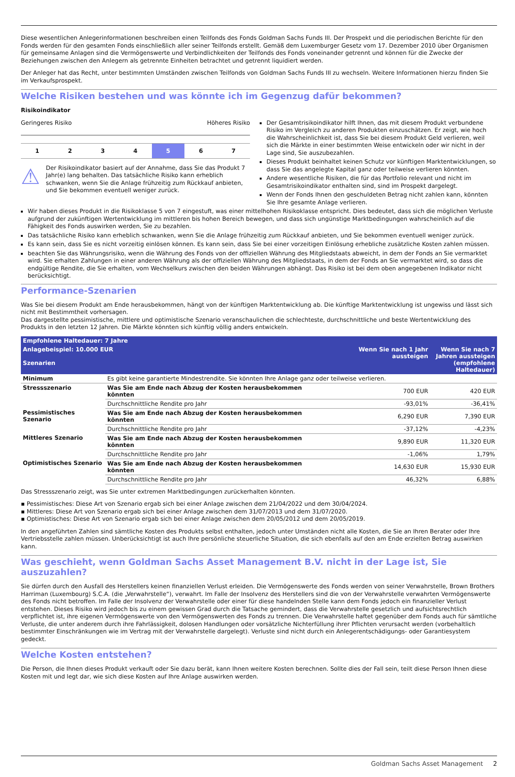Diese wesentlichen Anlegerinformationen beschreiben einen Teilfonds des Fonds Goldman Sachs Funds III. Der Prospekt und die periodischen Berichte für den Fonds werden für den gesamten Fonds einschließlich aller seiner Teilfonds erstellt. Gemäß dem Luxemburger Gesetz vom 17. Dezember 2010 über Organismen für gemeinsame Anlagen sind die Vermögenswerte und Verbindlichkeiten der Teilfonds des Fonds voneinander getrennt und können für die Zwecke der Beziehungen zwischen den Anlegern als getrennte Einheiten betrachtet und getrennt liquidiert werden.
Der Anleger hat das Recht, unter bestimmten Umständen zwischen Teilfonds von Goldman Sachs Funds III zu wechseln. Weitere Informationen hierzu finden Sie im Verkaufsprospekt.
Welche Risiken bestehen und was könnte ich im Gegenzug dafür bekommen?
Risikoindikator
Geringeres Risiko Höheres Risiko
1 2 3 4 5 6 7
⚠
Der Risikoindikator basiert auf der Annahme, dass Sie das Produkt 7 Jahr(e) lang behalten. Das tatsächliche Risiko kann erheblich schwanken, wenn Sie die Anlage frühzeitig zum Rückkauf anbieten, und Sie bekommen eventuell weniger zurück.
Der Gesamtrisikoindikator hilft Ihnen, das mit diesem Produkt verbundene Risiko im Vergleich zu anderen Produkten einzuschätzen. Er zeigt, wie hoch die Wahrscheinlichkeit ist, dass Sie bei diesem Produkt Geld verlieren, weil sich die Märkte in einer bestimmten Weise entwickeln oder wir nicht in der Lage sind, Sie auszubezahlen.
Dieses Produkt beinhaltet keinen Schutz vor künftigen Marktentwicklungen, so dass Sie das angelegte Kapital ganz oder teilweise verlieren könnten.
Andere wesentliche Risiken, die für das Portfolio relevant und nicht im Gesamtrisikoindikator enthalten sind, sind im Prospekt dargelegt.
Wenn der Fonds Ihnen den geschuldeten Betrag nicht zahlen kann, könnten Sie Ihre gesamte Anlage verlieren.
Wir haben dieses Produkt in die Risikoklasse 5 von 7 eingestuft, was einer mittelhohen Risikoklasse entspricht. Dies bedeutet, dass sich die möglichen Verluste aufgrund der zukünftigen Wertentwicklung im mittleren bis hohen Bereich bewegen, und dass sich ungünstige Marktbedingungen wahrscheinlich auf die Fähigkeit des Fonds auswirken werden, Sie zu bezahlen.
Das tatsächliche Risiko kann erheblich schwanken, wenn Sie die Anlage frühzeitig zum Rückkauf anbieten, und Sie bekommen eventuell weniger zurück.
Es kann sein, dass Sie es nicht vorzeitig einlösen können. Es kann sein, dass Sie bei einer vorzeitigen Einlösung erhebliche zusätzliche Kosten zahlen müssen.
beachten Sie das Währungsrisiko, wenn die Währung des Fonds von der offiziellen Währung des Mitgliedstaats abweicht, in dem der Fonds an Sie vermarktet wird. Sie erhalten Zahlungen in einer anderen Währung als der offiziellen Währung des Mitgliedstaats, in dem der Fonds an Sie vermarktet wird, so dass die endgültige Rendite, die Sie erhalten, vom Wechselkurs zwischen den beiden Währungen abhängt. Das Risiko ist bei dem oben angegebenen Indikator nicht berücksichtigt.
Performance-Szenarien
Was Sie bei diesem Produkt am Ende herausbekommen, hängt von der künftigen Marktentwicklung ab. Die künftige Marktentwicklung ist ungewiss und lässt sich nicht mit Bestimmtheit vorhersagen.
Das dargestellte pessimistische, mittlere und optimistische Szenario veranschaulichen die schlechteste, durchschnittliche und beste Wertentwicklung des Produkts in den letzten 12 Jahren. Die Märkte könnten sich künftig völlig anders entwickeln.
| Empfohlene Haltedauer: 7 Jahre | | | |
| --- | --- | --- | --- |
| Anlagebeispiel: 10.000 EUR Szenarien | | Wenn Sie nach 1 Jahr aussteigen | Wenn Sie nach 7 Jahren aussteigen (empfohlene Haltedauer) |
| Minimum | Es gibt keine garantierte Mindestrendite. Sie könnten Ihre Anlage ganz oder teilweise verlieren. | | |
| Stressszenario | Was Sie am Ende nach Abzug der Kosten herausbekommen könnten | 700 EUR | 420 EUR |
| | Durchschnittliche Rendite pro Jahr | -93,01% | -36,41% |
| Pessimistisches Szenario | Was Sie am Ende nach Abzug der Kosten herausbekommen könnten | 6,290 EUR | 7,390 EUR |
| | Durchschnittliche Rendite pro Jahr | -37,12% | -4,23% |
| Mittleres Szenario | Was Sie am Ende nach Abzug der Kosten herausbekommen könnten | 9,890 EUR | 11,320 EUR |
| | Durchschnittliche Rendite pro Jahr | -1,06% | 1,79% |
| Optimistisches Szenario | Was Sie am Ende nach Abzug der Kosten herausbekommen könnten | 14,630 EUR | 15,930 EUR |
| | Durchschnittliche Rendite pro Jahr | 46,32% | 6,88% |
Das Stressszenario zeigt, was Sie unter extremen Marktbedingungen zurückerhalten könnten.
▪ Pessimistisches: Diese Art von Szenario ergab sich bei einer Anlage zwischen dem 21/04/2022 und dem 30/04/2024.
▪ Mittleres: Diese Art von Szenario ergab sich bei einer Anlage zwischen dem 31/07/2013 und dem 31/07/2020.
▪ Optimistisches: Diese Art von Szenario ergab sich bei einer Anlage zwischen dem 20/05/2012 und dem 20/05/2019.
In den angeführten Zahlen sind sämtliche Kosten des Produkts selbst enthalten, jedoch unter Umständen nicht alle Kosten, die Sie an Ihren Berater oder Ihre Vertriebsstelle zahlen müssen. Unberücksichtigt ist auch Ihre persönliche steuerliche Situation, die sich ebenfalls auf den am Ende erzielten Betrag auswirken kann.
Was geschieht, wenn Goldman Sachs Asset Management B.V. nicht in der Lage ist, Sie auszuzahlen?
Sie dürfen durch den Ausfall des Herstellers keinen finanziellen Verlust erleiden. Die Vermögenswerte des Fonds werden von seiner Verwahrstelle, Brown Brothers Harriman (Luxembourg) S.C.A. (die „Verwahrstelle“), verwahrt. Im Falle der Insolvenz des Herstellers sind die von der Verwahrstelle verwahrten Vermögenswerte des Fonds nicht betroffen. Im Falle der Insolvenz der Verwahrstelle oder einer für diese handelnden Stelle kann dem Fonds jedoch ein finanzieller Verlust entstehen. Dieses Risiko wird jedoch bis zu einem gewissen Grad durch die Tatsache gemindert, dass die Verwahrstelle gesetzlich und aufsichtsrechtlich verpflichtet ist, ihre eigenen Vermögenswerte von den Vermögenswerten des Fonds zu trennen. Die Verwahrstelle haftet gegenüber dem Fonds auch für sämtliche Verluste, die unter anderem durch ihre Fahrlässigkeit, dolosen Handlungen oder vorsätzliche Nichterfüllung ihrer Pflichten verursacht werden (vorbehaltlich bestimmter Einschränkungen wie im Vertrag mit der Verwahrstelle dargelegt). Verluste sind nicht durch ein Anlegerentschädigungs- oder Garantiesystem gedeckt.
Welche Kosten entstehen?
Die Person, die Ihnen dieses Produkt verkauft oder Sie dazu berät, kann Ihnen weitere Kosten berechnen. Sollte dies der Fall sein, teilt diese Person Ihnen diese Kosten mit und legt dar, wie sich diese Kosten auf Ihre Anlage auswirken werden.
Goldman Sachs Asset Management 2